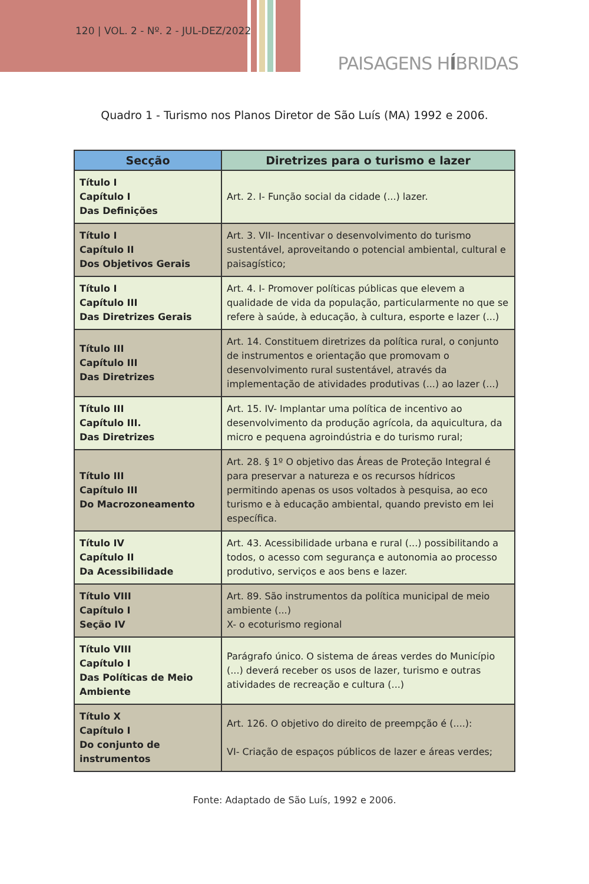120 | VOL. 2 - Nº. 2 - JUL-DEZ/2022
PAISAGENS HÍBRIDAS
Quadro 1 - Turismo nos Planos Diretor de São Luís (MA) 1992 e 2006.
| Secção | Diretrizes para o turismo e lazer |
| --- | --- |
| Título I Capítulo I Das Definições | Art. 2. I- Função social da cidade (...) lazer. |
| Título I Capítulo II Dos Objetivos Gerais | Art. 3. VII- Incentivar o desenvolvimento do turismo sustentável, aproveitando o potencial ambiental, cultural e paisagístico; |
| Título I Capítulo III Das Diretrizes Gerais | Art. 4. I- Promover políticas públicas que elevem a qualidade de vida da população, particularmente no que se refere à saúde, à educação, à cultura, esporte e lazer (...) |
| Título III Capítulo III Das Diretrizes | Art. 14. Constituem diretrizes da política rural, o conjunto de instrumentos e orientação que promovam o desenvolvimento rural sustentável, através da implementação de atividades produtivas (...) ao lazer (...) |
| Título III Capítulo III. Das Diretrizes | Art. 15. IV- Implantar uma política de incentivo ao desenvolvimento da produção agrícola, da aquicultura, da micro e pequena agroindústria e do turismo rural; |
| Título III Capítulo III Do Macrozoneamento | Art. 28. § 1º O objetivo das Áreas de Proteção Integral é para preservar a natureza e os recursos hídricos permitindo apenas os usos voltados à pesquisa, ao eco turismo e à educação ambiental, quando previsto em lei específica. |
| Título IV Capítulo II Da Acessibilidade | Art. 43. Acessibilidade urbana e rural (...) possibilitando a todos, o acesso com segurança e autonomia ao processo produtivo, serviços e aos bens e lazer. |
| Título VIII Capítulo I Seção IV | Art. 89. São instrumentos da política municipal de meio ambiente (...) X- o ecoturismo regional |
| Título VIII Capítulo I Das Políticas de Meio Ambiente | Parágrafo único. O sistema de áreas verdes do Município (...) deverá receber os usos de lazer, turismo e outras atividades de recreação e cultura (...) |
| Título X Capítulo I Do conjunto de instrumentos | Art. 126. O objetivo do direito de preempção é (....): VI- Criação de espaços públicos de lazer e áreas verdes; |
Fonte: Adaptado de São Luís, 1992 e 2006.